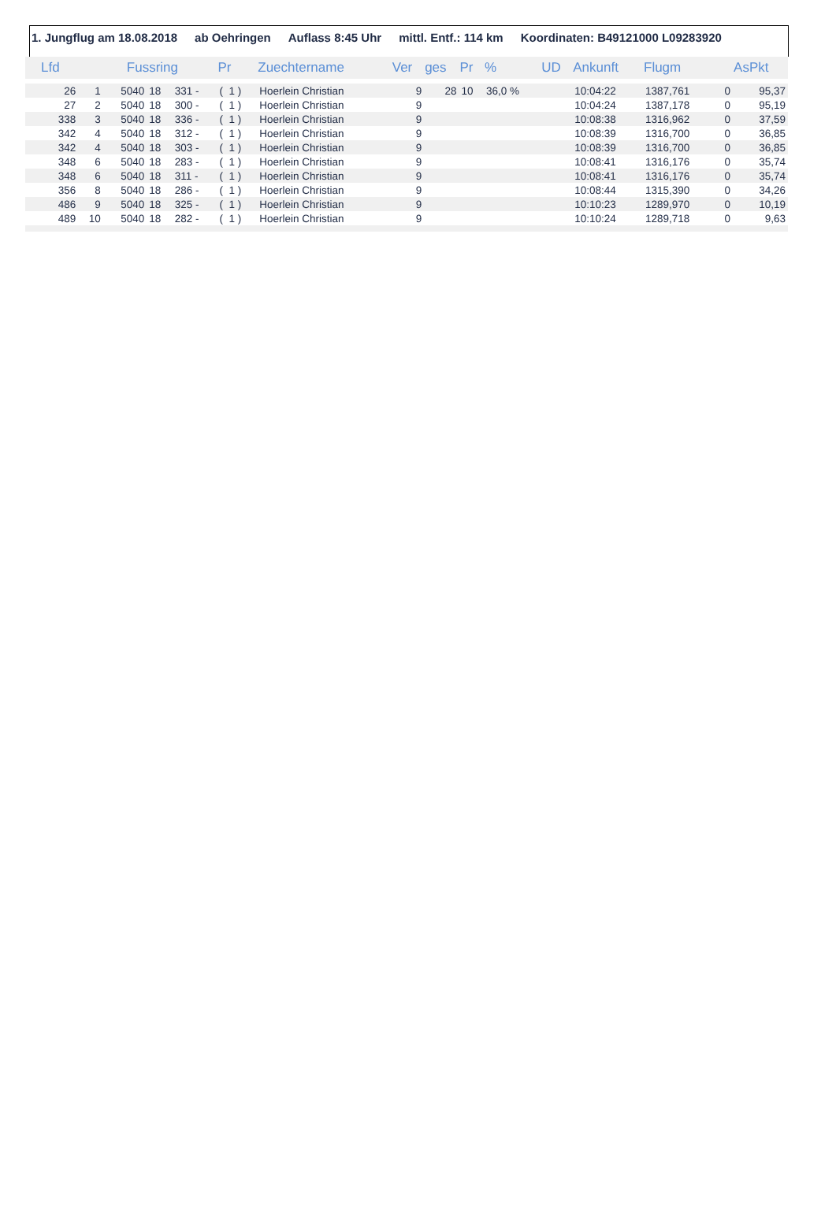1. Jungflug am 18.08.2018 ab Oehringen Auflass 8:45 Uhr mittl. Entf.: 114 km Koordinaten: B49121000 L09283920
| Lfd | | Fussring | | | Pr | Zuechtername | Ver | ges | Pr | % | UD | Ankunft | Flugm | | AsPkt |
| --- | --- | --- | --- | --- | --- | --- | --- | --- | --- | --- | --- | --- | --- | --- | --- |
| 26 | 1 | 5040 | 18 | 331 - | ( 1 ) | Hoerlein Christian | 9 | 28 | 10 | 36,0 % | | 10:04:22 | 1387,761 | 0 | 95,37 |
| 27 | 2 | 5040 | 18 | 300 - | ( 1 ) | Hoerlein Christian | 9 | | | | | 10:04:24 | 1387,178 | 0 | 95,19 |
| 338 | 3 | 5040 | 18 | 336 - | ( 1 ) | Hoerlein Christian | 9 | | | | | 10:08:38 | 1316,962 | 0 | 37,59 |
| 342 | 4 | 5040 | 18 | 312 - | ( 1 ) | Hoerlein Christian | 9 | | | | | 10:08:39 | 1316,700 | 0 | 36,85 |
| 342 | 4 | 5040 | 18 | 303 - | ( 1 ) | Hoerlein Christian | 9 | | | | | 10:08:39 | 1316,700 | 0 | 36,85 |
| 348 | 6 | 5040 | 18 | 283 - | ( 1 ) | Hoerlein Christian | 9 | | | | | 10:08:41 | 1316,176 | 0 | 35,74 |
| 348 | 6 | 5040 | 18 | 311 - | ( 1 ) | Hoerlein Christian | 9 | | | | | 10:08:41 | 1316,176 | 0 | 35,74 |
| 356 | 8 | 5040 | 18 | 286 - | ( 1 ) | Hoerlein Christian | 9 | | | | | 10:08:44 | 1315,390 | 0 | 34,26 |
| 486 | 9 | 5040 | 18 | 325 - | ( 1 ) | Hoerlein Christian | 9 | | | | | 10:10:23 | 1289,970 | 0 | 10,19 |
| 489 | 10 | 5040 | 18 | 282 - | ( 1 ) | Hoerlein Christian | 9 | | | | | 10:10:24 | 1289,718 | 0 | 9,63 |